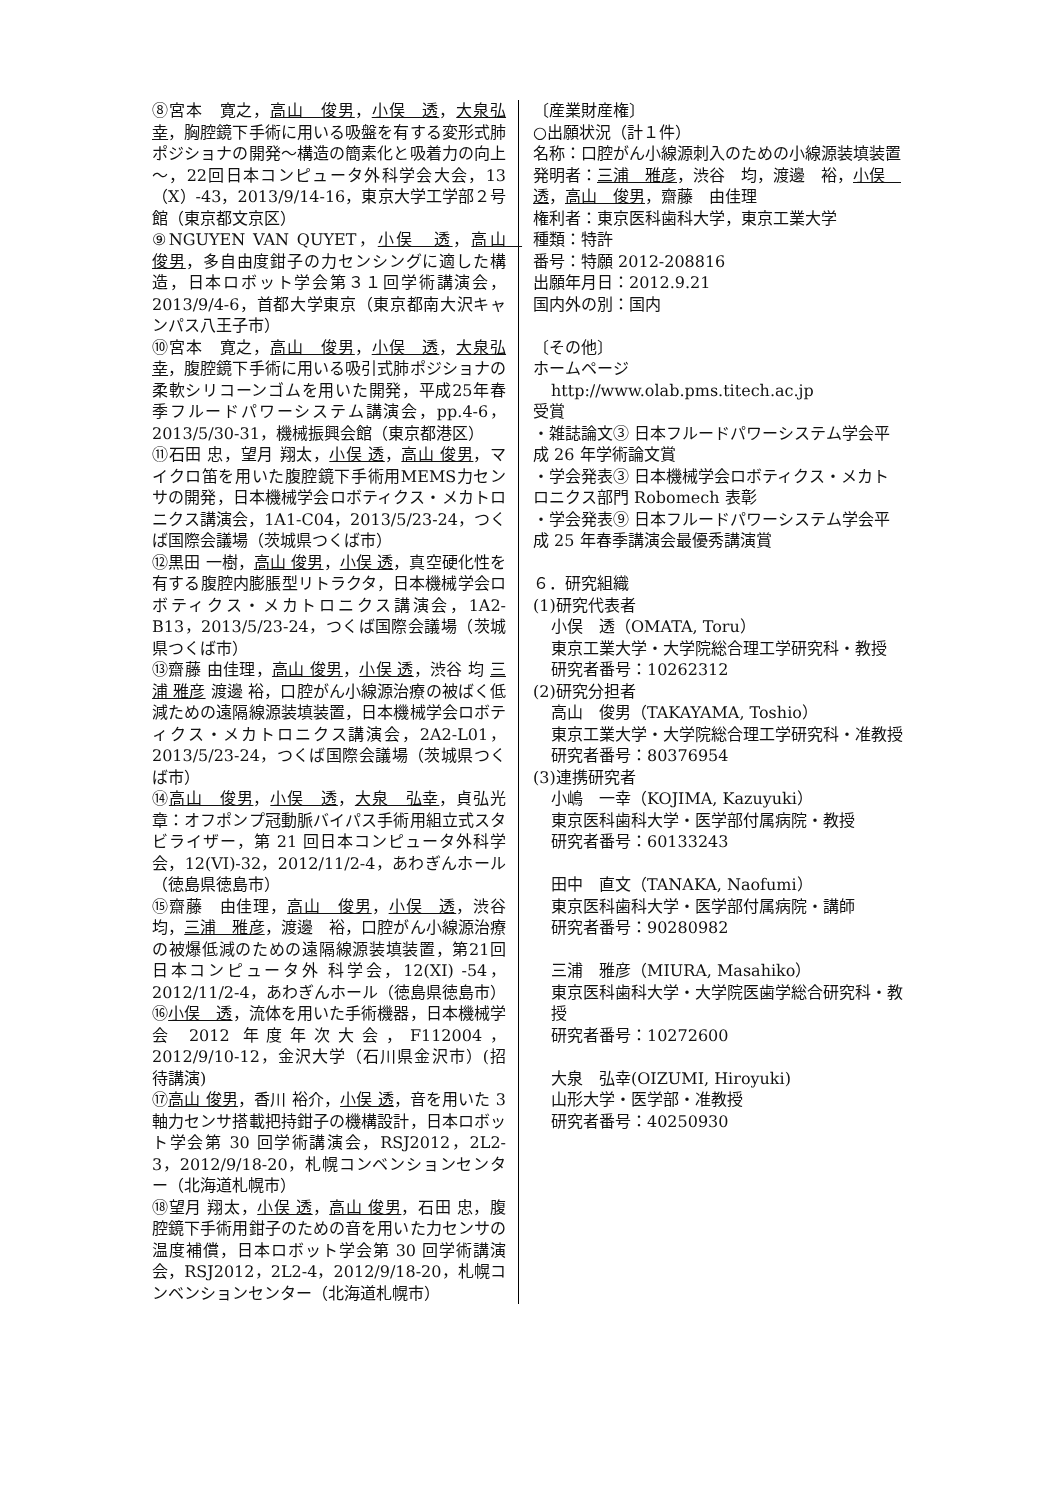⑧宮本　寛之，高山　俊男，小俣　透，大泉弘幸，胸腔鏡下手術に用いる吸盤を有する変形式肺ポジショナの開発～構造の簡素化と吸着力の向上～，22回日本コンピュータ外科学会大会，13（X）-43，2013/9/14-16，東京大学工学部２号館（東京都文京区）
⑨NGUYEN VAN QUYET，小俣　透，高山　俊男，多自由度鉗子の力センシングに適した構造，日本ロボット学会第３１回学術講演会，2013/9/4-6，首都大学東京（東京都南大沢キャンパス八王子市）
⑩宮本　寛之，高山　俊男，小俣　透，大泉弘幸，腹腔鏡下手術に用いる吸引式肺ポジショナの柔軟シリコーンゴムを用いた開発，平成25年春季フルードパワーシステム講演会，pp.4-6，2013/5/30-31，機械振興会館（東京都港区）
⑪石田 忠，望月 翔太，小俣 透，高山 俊男，マイクロ笛を用いた腹腔鏡下手術用MEMS力センサの開発，日本機械学会ロボティクス・メカトロニクス講演会，1A1-C04，2013/5/23-24，つくば国際会議場（茨城県つくば市）
⑫黒田 一樹，高山 俊男，小俣 透，真空硬化性を有する腹腔内膨脹型リトラクタ，日本機械学会ロボティクス・メカトロニクス講演会，1A2-B13，2013/5/23-24，つくば国際会議場（茨城県つくば市）
⑬齋藤 由佳理，高山 俊男，小俣 透，渋谷 均 三浦 雅彦 渡邊 裕，口腔がん小線源治療の被ばく低減ための遠隔線源装填装置，日本機械学会ロボティクス・メカトロニクス講演会，2A2-L01，2013/5/23-24，つくば国際会議場（茨城県つくば市）
⑭高山　俊男，小俣　透，大泉　弘幸，貞弘光章：オフポンプ冠動脈バイパス手術用組立式スタビライザー，第 21 回日本コンピュータ外科学会，12(VI)-32，2012/11/2-4，あわぎんホール（徳島県徳島市）
⑮齋藤　由佳理，高山　俊男，小俣　透，渋谷　均，三浦　雅彦，渡邊　裕，口腔がん小線源治療の被爆低減のための遠隔線源装填装置，第21回日本コンピュータ外 科学会，12(XI) -54，2012/11/2-4，あわぎんホール（徳島県徳島市）
⑯小俣　透，流体を用いた手術機器，日本機械学会 2012 年度年次大会，F112004，2012/9/10-12，金沢大学（石川県金沢市）(招待講演)
⑰高山 俊男，香川 裕介，小俣 透，音を用いた 3 軸力センサ搭載把持鉗子の機構設計，日本ロボット学会第 30 回学術講演会，RSJ2012，2L2-3，2012/9/18-20，札幌コンベンションセンター（北海道札幌市）
⑱望月 翔太，小俣 透，高山 俊男，石田 忠，腹腔鏡下手術用鉗子のための音を用いた力センサの温度補償，日本ロボット学会第 30 回学術講演会，RSJ2012，2L2-4，2012/9/18-20，札幌コンベンションセンター（北海道札幌市）
〔産業財産権〕
○出願状況（計１件）
名称：口腔がん小線源刺入のための小線源装填装置
発明者：三浦　雅彦，渋谷　均，渡邊　裕，小俣　透，高山　俊男，齋藤　由佳理
権利者：東京医科歯科大学，東京工業大学
種類：特許
番号：特願 2012-208816
出願年月日：2012.9.21
国内外の別：国内
〔その他〕
ホームページ
http://www.olab.pms.titech.ac.jp
受賞
・雑誌論文③ 日本フルードパワーシステム学会平成 26 年学術論文賞
・学会発表③ 日本機械学会ロボティクス・メカトロニクス部門 Robomech 表彰
・学会発表⑨ 日本フルードパワーシステム学会平成 25 年春季講演会最優秀講演賞
６．研究組織
(1)研究代表者
小俣　透（OMATA, Toru）
東京工業大学・大学院総合理工学研究科・教授
研究者番号：10262312
(2)研究分担者
高山　俊男（TAKAYAMA, Toshio）
東京工業大学・大学院総合理工学研究科・准教授
研究者番号：80376954
(3)連携研究者
小嶋　一幸（KOJIMA, Kazuyuki）
東京医科歯科大学・医学部付属病院・教授
研究者番号：60133243
田中　直文（TANAKA, Naofumi）
東京医科歯科大学・医学部付属病院・講師
研究者番号：90280982
三浦　雅彦（MIURA, Masahiko）
東京医科歯科大学・大学院医歯学総合研究科・教授
研究者番号：10272600
大泉　弘幸(OIZUMI, Hiroyuki)
山形大学・医学部・准教授
研究者番号：40250930